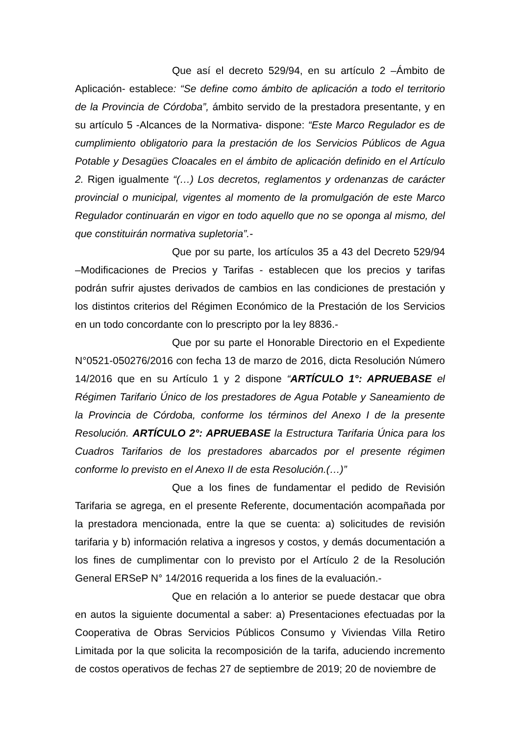Que así el decreto 529/94, en su artículo 2 –Ámbito de Aplicación- establece: “Se define como ámbito de aplicación a todo el territorio de la Provincia de Córdoba”, ámbito servido de la prestadora presentante, y en su artículo 5 -Alcances de la Normativa- dispone: “Este Marco Regulador es de cumplimiento obligatorio para la prestación de los Servicios Públicos de Agua Potable y Desagües Cloacales en el ámbito de aplicación definido en el Artículo 2. Rigen igualmente “(…) Los decretos, reglamentos y ordenanzas de carácter provincial o municipal, vigentes al momento de la promulgación de este Marco Regulador continuarán en vigor en todo aquello que no se oponga al mismo, del que constituirán normativa supletoria”.-
Que por su parte, los artículos 35 a 43 del Decreto 529/94 –Modificaciones de Precios y Tarifas - establecen que los precios y tarifas podrán sufrir ajustes derivados de cambios en las condiciones de prestación y los distintos criterios del Régimen Económico de la Prestación de los Servicios en un todo concordante con lo prescripto por la ley 8836.-
Que por su parte el Honorable Directorio en el Expediente N°0521-050276/2016 con fecha 13 de marzo de 2016, dicta Resolución Número 14/2016 que en su Artículo 1 y 2 dispone “ARTÍCULO 1°: APRUEBASE el Régimen Tarifario Único de los prestadores de Agua Potable y Saneamiento de la Provincia de Córdoba, conforme los términos del Anexo I de la presente Resolución. ARTÍCULO 2°: APRUEBASE la Estructura Tarifaria Única para los Cuadros Tarifarios de los prestadores abarcados por el presente régimen conforme lo previsto en el Anexo II de esta Resolución.(…)”
Que a los fines de fundamentar el pedido de Revisión Tarifaria se agrega, en el presente Referente, documentación acompañada por la prestadora mencionada, entre la que se cuenta: a) solicitudes de revisión tarifaria y b) información relativa a ingresos y costos, y demás documentación a los fines de cumplimentar con lo previsto por el Artículo 2 de la Resolución General ERSeP N° 14/2016 requerida a los fines de la evaluación.-
Que en relación a lo anterior se puede destacar que obra en autos la siguiente documental a saber: a) Presentaciones efectuadas por la Cooperativa de Obras Servicios Públicos Consumo y Viviendas Villa Retiro Limitada por la que solicita la recomposición de la tarifa, aduciendo incremento de costos operativos de fechas 27 de septiembre de 2019; 20 de noviembre de